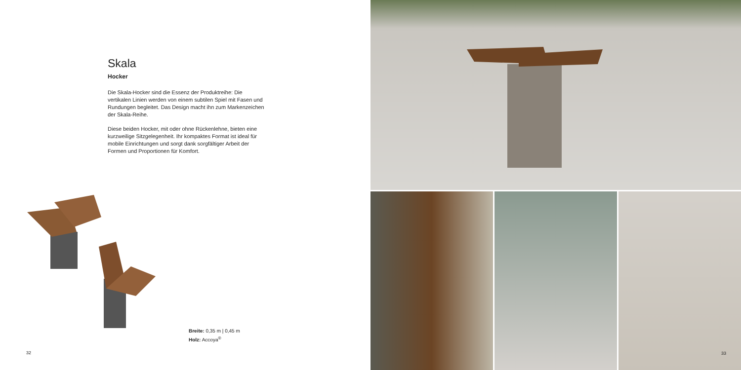Skala
Hocker
Die Skala-Hocker sind die Essenz der Produktreihe: Die vertikalen Linien werden von einem subtilen Spiel mit Fasen und Rundungen begleitet. Das Design macht ihn zum Markenzeichen der Skala-Reihe.
Diese beiden Hocker, mit oder ohne Rückenlehne, bieten eine kurzweilige Sitzgelegenheit. Ihr kompaktes Format ist ideal für mobile Einrichtungen und sorgt dank sorgfältiger Arbeit der Formen und Proportionen für Komfort.
Breite: 0,35 m | 0,45 m
Holz: Accoya<sup>®</sup>
32
33